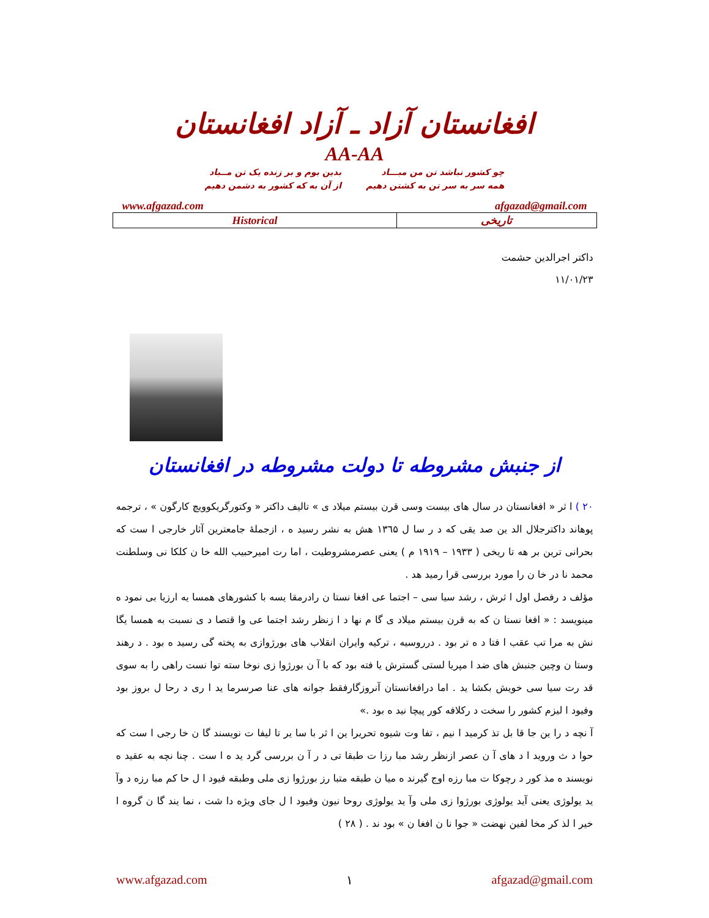افغانستان آزاد ـ آزاد افغانستان
AA-AA
چو کشور نباشد تن من مبـــاد
همه سر به سر تن به کشتن دهیم
بدین بوم و بر زنده یک تن مــباد
از آن به که کشور به دشمن دهیم
www.afgazad.com afgazad@gmail.com
| Historical | تاریخی |
داکتر اجرالدین حشمت
۱۱/۰۱/۲۳
از جنبش مشروطه تا دولت مشروطه در افغانستان
۲۰ ) ا ثر « افغانستان در سال های بیست وسی قرن بیستم میلاد ی » تالیف داکتر « وکتورگریکوویچ کارگون » ، ترجمه پوهاند داکترجلال الد ین صد یقی که د ر سا ل ۱۳٦۵ هش به نشر رسید ه ، ازجملهٔ جامعترین آثار خارجی ا ست که بحرانی ترین بر هه تا ریخی ( ۱۹۳۳ – ۱۹۱۹ م ) یعنی عصرمشروطیت ، اما رت امیرحبیب الله خا ن کلکا نی وسلطنت محمد نا در خا ن را مورد بررسی قرا رمید هد .
مؤلف د رفصل اول ا ثرش ، رشد سیا سی – اجتما عی افغا نستا ن رادرمقا یسه با کشورهای همسا یه ارزیا بی نمود ه مینویسد : « افغا نستا ن که به قرن بیستم میلاد ی گا م نها د ا زنظر رشد اجتما عی وا قتصا د ی نسبت به همسا یگا نش به مرا تب عقب ا فتا د ه تر بود . درروسیه ، ترکیه وایران انقلاب های بورژوازی به پخته گی رسید ه بود . د رهند وستا ن وچین جنبش های ضد ا مپریا لستی گسترش یا فته بود که با آ ن بورژوا زی نوخا سته توا نست راهی را به سوی قد رت سیا سی خویش بکشا ید . اما درافغانستان آنروزگارفقط جوانه های عنا صرسرما ید ا ری د رحا ل بروز بود وفیود ا لیزم کشور را سخت د رکلافه کور پیچا نید ه بود .»
آ نچه د را ین جا قا بل تذ کرمید ا نیم ، تفا وت شیوه تحریرا ین ا ثر با سا یر تا لیفا ت نویسند گا ن خا رجی ا ست که حوا د ث وروید ا د های آ ن عصر ازنظر رشد مبا رزا ت طبقا تی د ر آ ن بررسی گرد ید ه ا ست . چنا نچه به عقید ه نویسند ه مذ کور د رچوکا ت مبا رزه اوج گیرند ه میا ن طبقه متبا رز بورژوا زی ملی وطبقه فیود ا ل حا کم مبا رزه د وآ ید یولوژی یعنی آید یولوژی بورژوا زی ملی وآ ید یولوژی روحا نیون وفیود ا ل جای ویژه دا شت ، نما یند گا ن گروه ا خیر ا لذ کر مخا لفین نهضت « جوا نا ن افغا ن » بود ند . ( ۲۸ )
www.afgazad.com ۱ afgazad@gmail.com